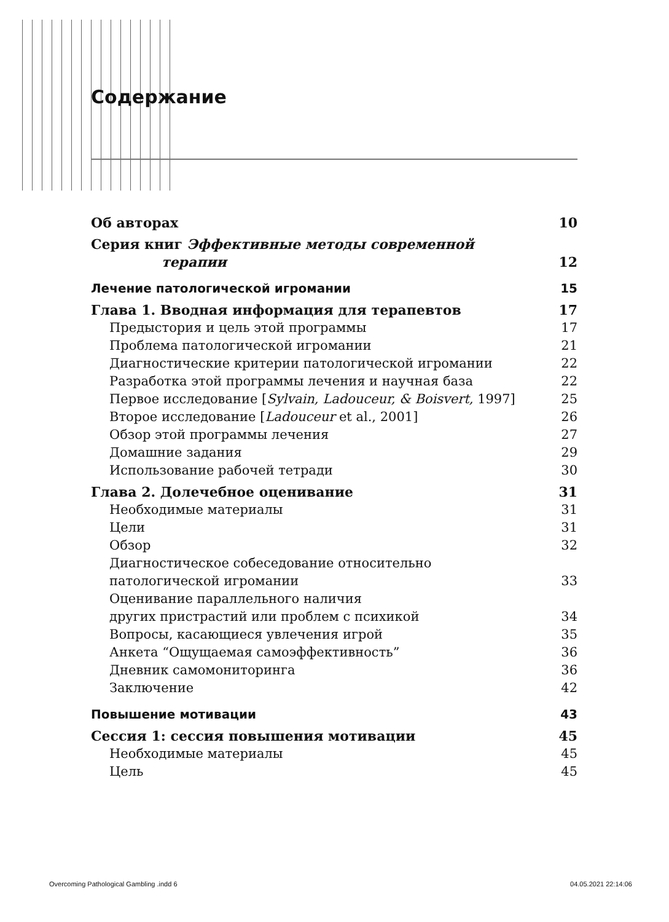Содержание
Об авторах 10
Серия книг Эффективные методы современной
терапии 12
Лечение патологической игромании 15
Глава 1. Вводная информация для терапевтов 17
Предыстория и цель этой программы 17
Проблема патологической игромании 21
Диагностические критерии патологической игромании 22
Разработка этой программы лечения и научная база 22
Первое исследование [Sylvain, Ladouceur, & Boisvert, 1997] 25
Второе исследование [Ladouceur et al., 2001] 26
Обзор этой программы лечения 27
Домашние задания 29
Использование рабочей тетради 30
Глава 2. Долечебное оценивание 31
Необходимые материалы 31
Цели 31
Обзор 32
Диагностическое собеседование относительно
патологической игромании 33
Оценивание параллельного наличия
других пристрастий или проблем с психикой 34
Вопросы, касающиеся увлечения игрой 35
Анкета “Ощущаемая самоэффективность” 36
Дневник самомониторинга 36
Заключение 42
Повышение мотивации 43
Сессия 1: сессия повышения мотивации 45
Необходимые материалы 45
Цель 45
Overcoming Pathological Gambling .indd 6 04.05.2021 22:14:06